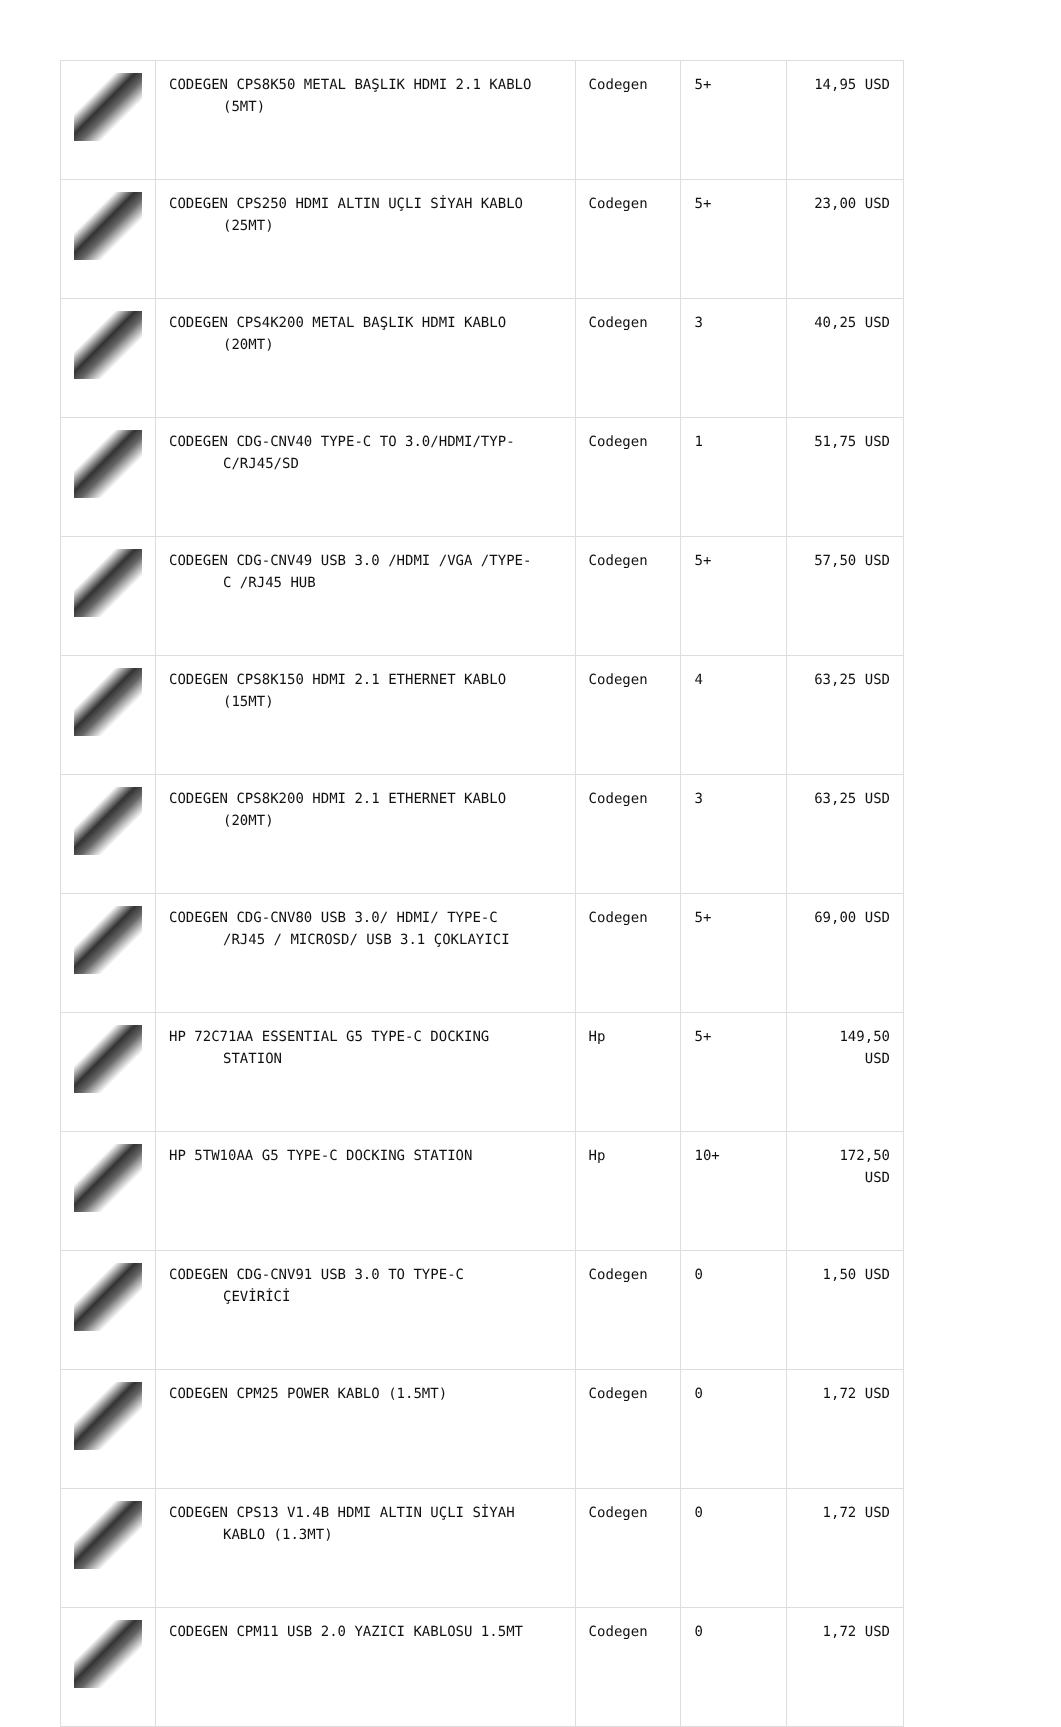| | CODEGEN CPS8K50 METAL BAŞLIK HDMI 2.1 KABLO (5MT) | Codegen | 5+ | 14,95 USD |
| | CODEGEN CPS250 HDMI ALTIN UÇLI SİYAH KABLO (25MT) | Codegen | 5+ | 23,00 USD |
| | CODEGEN CPS4K200 METAL BAŞLIK HDMI KABLO (20MT) | Codegen | 3 | 40,25 USD |
| | CODEGEN CDG-CNV40 TYPE-C TO 3.0/HDMI/TYP- C/RJ45/SD | Codegen | 1 | 51,75 USD |
| | CODEGEN CDG-CNV49 USB 3.0 /HDMI /VGA /TYPE- C /RJ45 HUB | Codegen | 5+ | 57,50 USD |
| | CODEGEN CPS8K150 HDMI 2.1 ETHERNET KABLO (15MT) | Codegen | 4 | 63,25 USD |
| | CODEGEN CPS8K200 HDMI 2.1 ETHERNET KABLO (20MT) | Codegen | 3 | 63,25 USD |
| | CODEGEN CDG-CNV80 USB 3.0/ HDMI/ TYPE-C /RJ45 / MICROSD/ USB 3.1 ÇOKLAYICI | Codegen | 5+ | 69,00 USD |
| | HP 72C71AA ESSENTIAL G5 TYPE-C DOCKING STATION | Hp | 5+ | 149,50 USD |
| | HP 5TW10AA G5 TYPE-C DOCKING STATION | Hp | 10+ | 172,50 USD |
| | CODEGEN CDG-CNV91 USB 3.0 TO TYPE-C ÇEVİRİCİ | Codegen | 0 | 1,50 USD |
| | CODEGEN CPM25 POWER KABLO (1.5MT) | Codegen | 0 | 1,72 USD |
| | CODEGEN CPS13 V1.4B HDMI ALTIN UÇLI SİYAH KABLO (1.3MT) | Codegen | 0 | 1,72 USD |
| | CODEGEN CPM11 USB 2.0 YAZICI KABLOSU 1.5MT | Codegen | 0 | 1,72 USD |